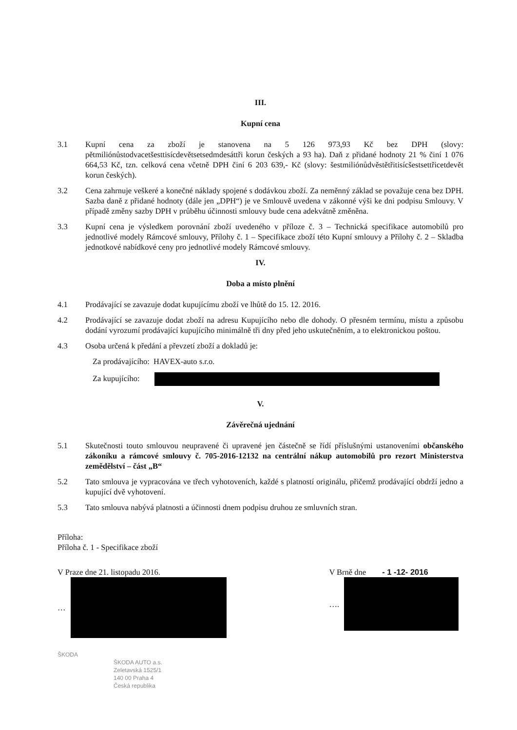III.
Kupní cena
3.1 Kupní cena za zboží je stanovena na 5 126 973,93 Kč bez DPH (slovy: pětmiliónůstodvacetšesttisícdevětsetsedmdesáttři korun českých a 93 ha). Daň z přidané hodnoty 21 % činí 1 076 664,53 Kč, tzn. celková cena včetně DPH činí 6 203 639,- Kč (slovy: šestmiliónůdvěstětřitisícšestsettřicetdevět korun českých).
3.2 Cena zahrnuje veškeré a konečné náklady spojené s dodávkou zboží. Za neměnný základ se považuje cena bez DPH. Sazba daně z přidané hodnoty (dále jen „DPH“) je ve Smlouvě uvedena v zákonné výši ke dni podpisu Smlouvy. V případě změny sazby DPH v průběhu účinnosti smlouvy bude cena adekvátně změněna.
3.3 Kupní cena je výsledkem porovnání zboží uvedeného v příloze č. 3 – Technická specifikace automobilů pro jednotlivé modely Rámcové smlouvy, Přílohy č. 1 – Specifikace zboží této Kupní smlouvy a Přílohy č. 2 – Skladba jednotkové nabídkové ceny pro jednotlivé modely Rámcové smlouvy.
IV.
Doba a místo plnění
4.1 Prodávající se zavazuje dodat kupujícímu zboží ve lhůtě do 15. 12. 2016.
4.2 Prodávající se zavazuje dodat zboží na adresu Kupujícího nebo dle dohody. O přesném termínu, místu a způsobu dodání vyrozumí prodávající kupujícího minimálně tři dny před jeho uskutečněním, a to elektronickou poštou.
4.3 Osoba určená k předání a převzetí zboží a dokladů je:
Za prodávajícího: HAVEX-auto s.r.o.
Za kupujícího:
V.
Závěrečná ujednání
5.1 Skutečnosti touto smlouvou neupravené či upravené jen částečně se řídí příslušnými ustanoveními občanského zákoníku a rámcové smlouvy č. 705-2016-12132 na centrální nákup automobilů pro rezort Ministerstva zemědělství – část „B“
5.2 Tato smlouva je vypracována ve třech vyhotoveních, každé s platností originálu, přičemž prodávající obdrží jedno a kupující dvě vyhotovení.
5.3 Tato smlouva nabývá platnosti a účinnosti dnem podpisu druhou ze smluvních stran.
Příloha:
Příloha č. 1 - Specifikace zboží
V Praze dne 21. listopadu 2016.
…
V Brně dne - 1 -12- 2016
….
ŠKODA
ŠKODA AUTO a.s.
Zeletavská 1525/1
140 00 Praha 4
Česká republika